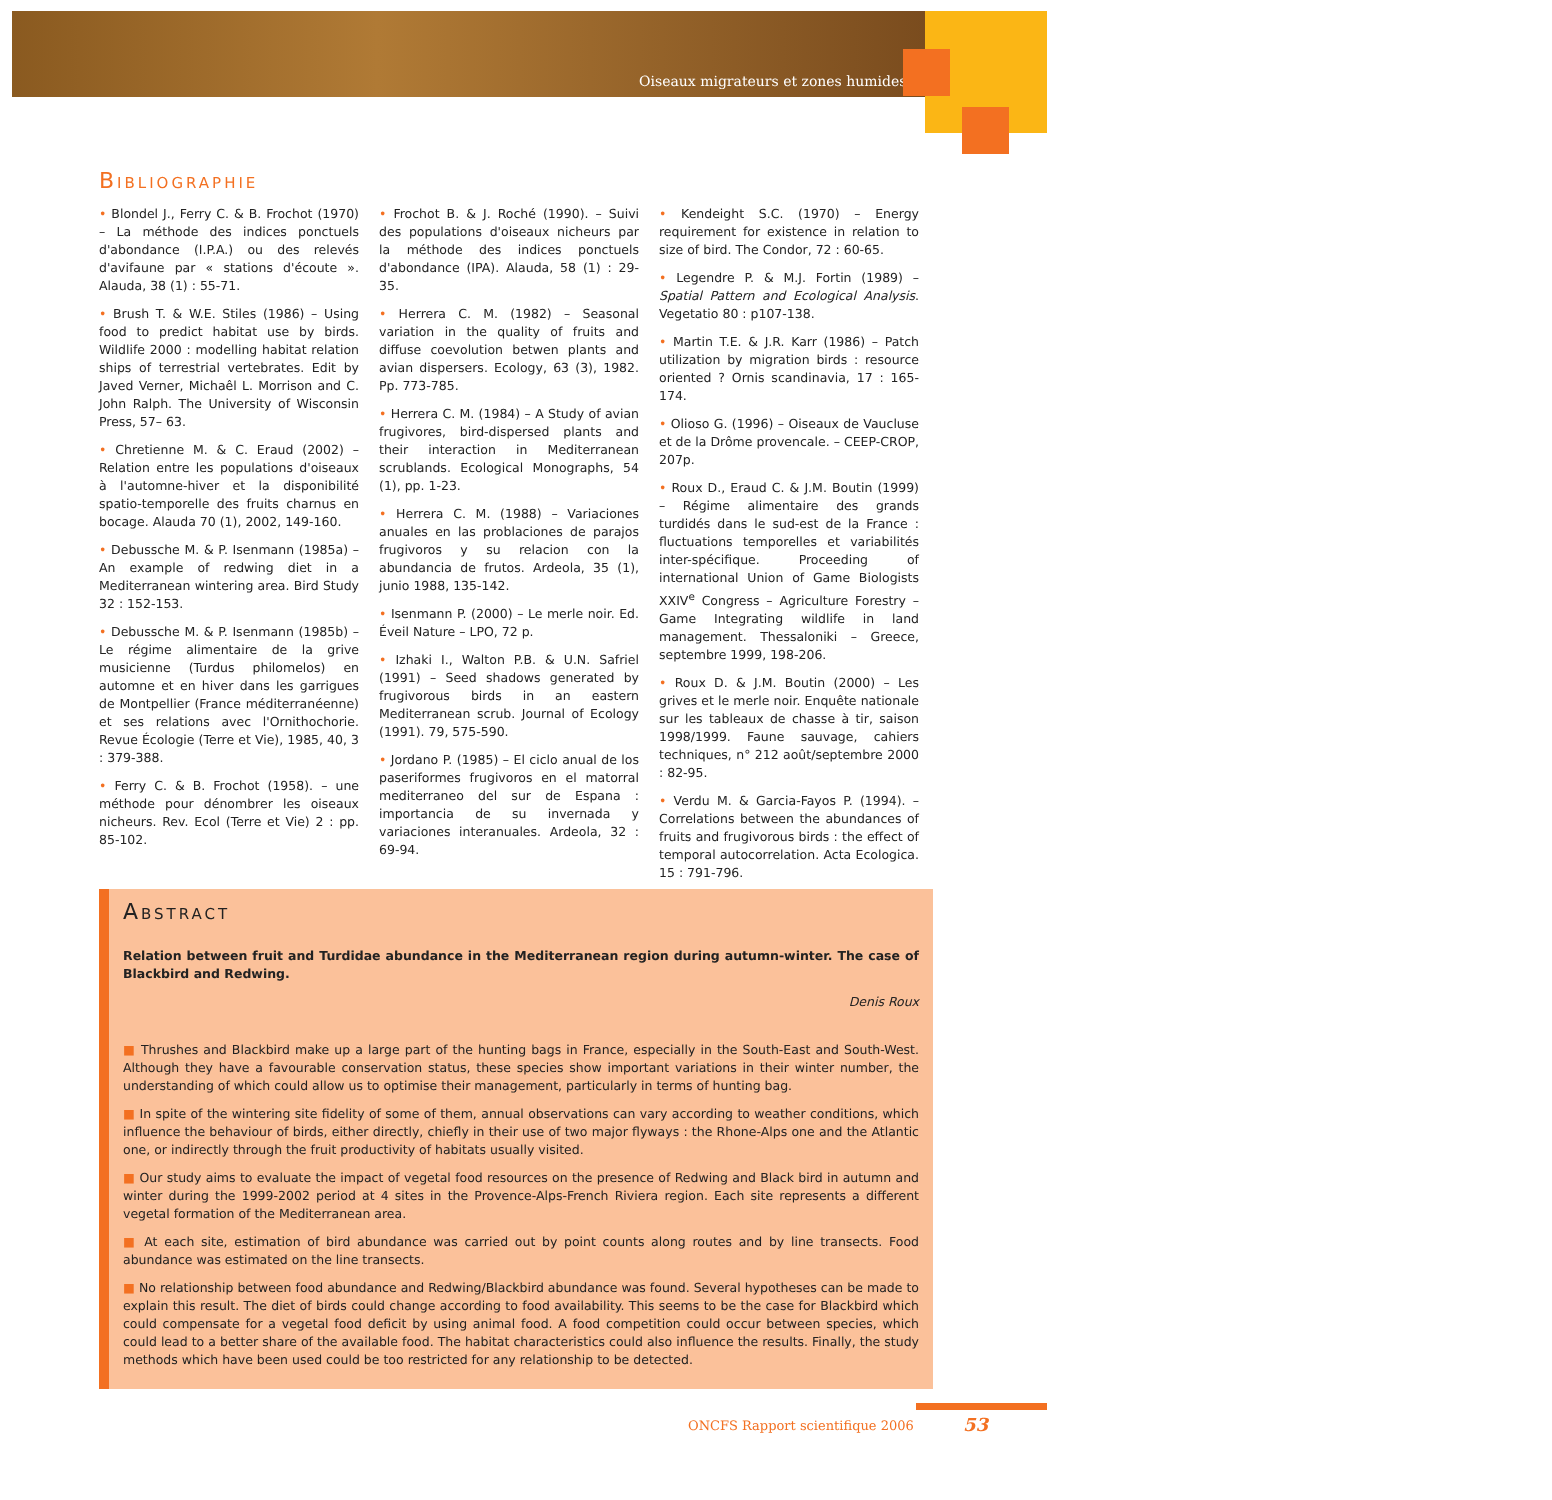Oiseaux migrateurs et zones humides
BIBLIOGRAPHIE
• Blondel J., Ferry C. & B. Frochot (1970) – La méthode des indices ponctuels d'abondance (I.P.A.) ou des relevés d'avifaune par « stations d'écoute ». Alauda, 38 (1) : 55-71.
• Brush T. & W.E. Stiles (1986) – Using food to predict habitat use by birds. Wildlife 2000 : modelling habitat relation ships of terrestrial vertebrates. Edit by Javed Verner, Michaêl L. Morrison and C. John Ralph. The University of Wisconsin Press, 57– 63.
• Chretienne M. & C. Eraud (2002) – Relation entre les populations d'oiseaux à l'automne-hiver et la disponibilité spatio-temporelle des fruits charnus en bocage. Alauda 70 (1), 2002, 149-160.
• Debussche M. & P. Isenmann (1985a) – An example of redwing diet in a Mediterranean wintering area. Bird Study 32 : 152-153.
• Debussche M. & P. Isenmann (1985b) – Le régime alimentaire de la grive musicienne (Turdus philomelos) en automne et en hiver dans les garrigues de Montpellier (France méditerranéenne) et ses relations avec l'Ornithochorie. Revue Écologie (Terre et Vie), 1985, 40, 3 : 379-388.
• Ferry C. & B. Frochot (1958). – une méthode pour dénombrer les oiseaux nicheurs. Rev. Ecol (Terre et Vie) 2 : pp. 85-102.
• Frochot B. & J. Roché (1990). – Suivi des populations d'oiseaux nicheurs par la méthode des indices ponctuels d'abondance (IPA). Alauda, 58 (1) : 29-35.
• Herrera C. M. (1982) – Seasonal variation in the quality of fruits and diffuse coevolution betwen plants and avian dispersers. Ecology, 63 (3), 1982. Pp. 773-785.
• Herrera C. M. (1984) – A Study of avian frugivores, bird-dispersed plants and their interaction in Mediterranean scrublands. Ecological Monographs, 54 (1), pp. 1-23.
• Herrera C. M. (1988) – Variaciones anuales en las problaciones de parajos frugivoros y su relacion con la abundancia de frutos. Ardeola, 35 (1), junio 1988, 135-142.
• Isenmann P. (2000) – Le merle noir. Ed. Éveil Nature – LPO, 72 p.
• Izhaki I., Walton P.B. & U.N. Safriel (1991) – Seed shadows generated by frugivorous birds in an eastern Mediterranean scrub. Journal of Ecology (1991). 79, 575-590.
• Jordano P. (1985) – El ciclo anual de los paseriformes frugivoros en el matorral mediterraneo del sur de Espana : importancia de su invernada y variaciones interanuales. Ardeola, 32 : 69-94.
• Kendeight S.C. (1970) – Energy requirement for existence in relation to size of bird. The Condor, 72 : 60-65.
• Legendre P. & M.J. Fortin (1989) – Spatial Pattern and Ecological Analysis. Vegetatio 80 : p107-138.
• Martin T.E. & J.R. Karr (1986) – Patch utilization by migration birds : resource oriented ? Ornis scandinavia, 17 : 165-174.
• Olioso G. (1996) – Oiseaux de Vaucluse et de la Drôme provencale. – CEEP-CROP, 207p.
• Roux D., Eraud C. & J.M. Boutin (1999) – Régime alimentaire des grands turdidés dans le sud-est de la France : fluctuations temporelles et variabilités inter-spécifique. Proceeding of international Union of Game Biologists XXIV<sup>e</sup> Congress – Agriculture Forestry – Game Integrating wildlife in land management. Thessaloniki – Greece, septembre 1999, 198-206.
• Roux D. & J.M. Boutin (2000) – Les grives et le merle noir. Enquête nationale sur les tableaux de chasse à tir, saison 1998/1999. Faune sauvage, cahiers techniques, n° 212 août/septembre 2000 : 82-95.
• Verdu M. & Garcia-Fayos P. (1994). – Correlations between the abundances of fruits and frugivorous birds : the effect of temporal autocorrelation. Acta Ecologica. 15 : 791-796.
ABSTRACT
Relation between fruit and Turdidae abundance in the Mediterranean region during autumn-winter. The case of Blackbird and Redwing.
Denis Roux
■ Thrushes and Blackbird make up a large part of the hunting bags in France, especially in the South-East and South-West. Although they have a favourable conservation status, these species show important variations in their winter number, the understanding of which could allow us to optimise their management, particularly in terms of hunting bag.
■ In spite of the wintering site fidelity of some of them, annual observations can vary according to weather conditions, which influence the behaviour of birds, either directly, chiefly in their use of two major flyways : the Rhone-Alps one and the Atlantic one, or indirectly through the fruit productivity of habitats usually visited.
■ Our study aims to evaluate the impact of vegetal food resources on the presence of Redwing and Black bird in autumn and winter during the 1999-2002 period at 4 sites in the Provence-Alps-French Riviera region. Each site represents a different vegetal formation of the Mediterranean area.
■ At each site, estimation of bird abundance was carried out by point counts along routes and by line transects. Food abundance was estimated on the line transects.
■ No relationship between food abundance and Redwing/Blackbird abundance was found. Several hypotheses can be made to explain this result. The diet of birds could change according to food availability. This seems to be the case for Blackbird which could compensate for a vegetal food deficit by using animal food. A food competition could occur between species, which could lead to a better share of the available food. The habitat characteristics could also influence the results. Finally, the study methods which have been used could be too restricted for any relationship to be detected.
ONCFS Rapport scientifique 2006
53